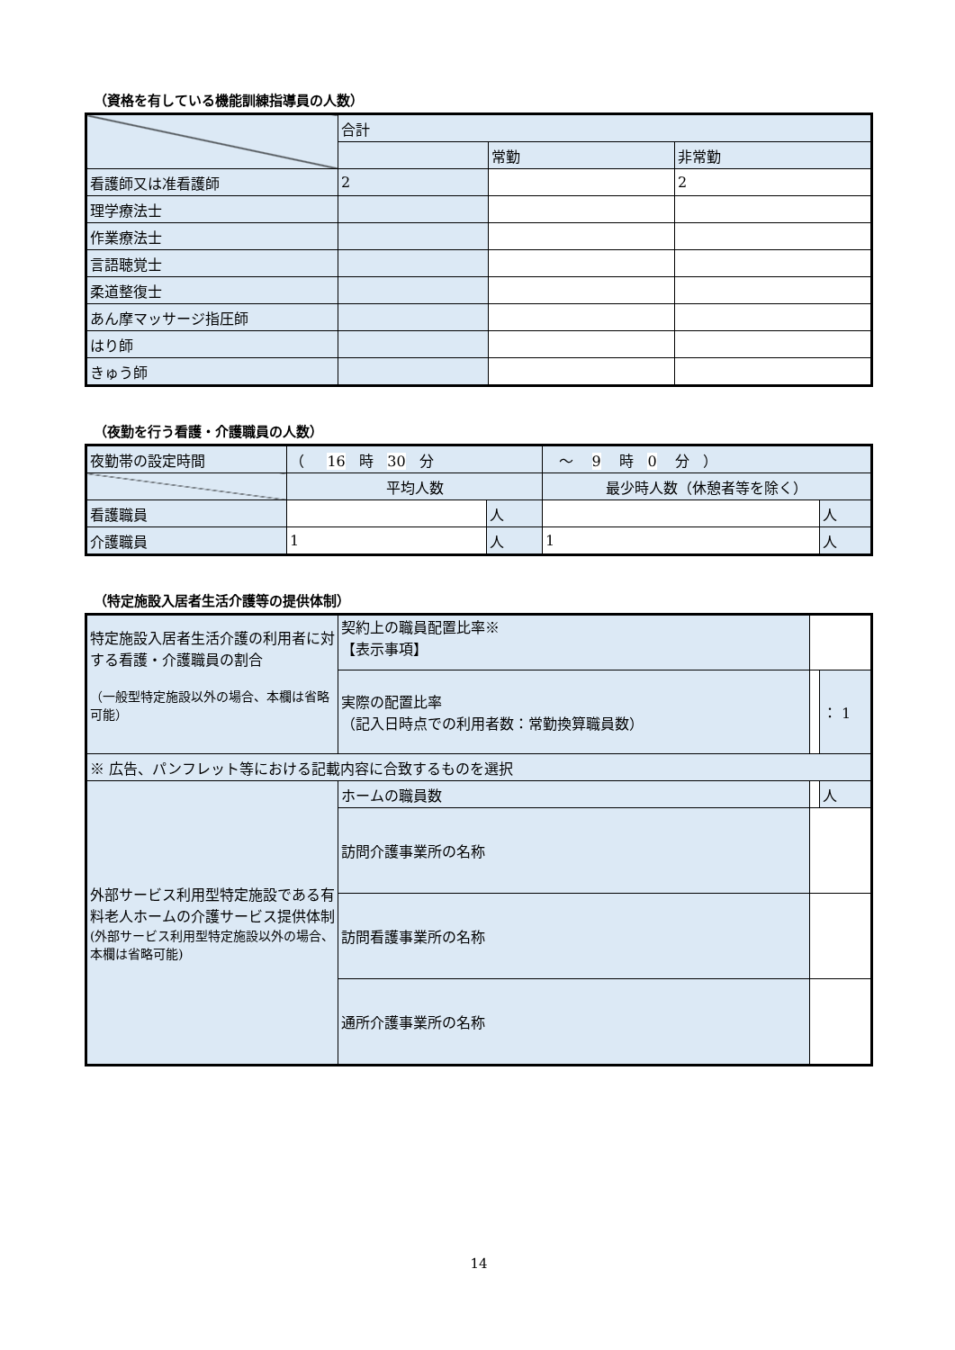（資格を有している機能訓練指導員の人数）
| | 合計 | | |
| --- | --- | --- | --- |
| | | 常勤 | 非常勤 |
| 看護師又は准看護師 | 2 | | 2 |
| 理学療法士 | | | |
| 作業療法士 | | | |
| 言語聴覚士 | | | |
| 柔道整復士 | | | |
| あん摩マッサージ指圧師 | | | |
| はり師 | | | |
| きゅう師 | | | |
（夜勤を行う看護・介護職員の人数）
| 夜勤帯の設定時間 | （ 16 時 30 分 | | ～ 9 時 0 分 ） | |
| | 平均人数 | | 最少時人数（休憩者等を除く） | |
| 看護職員 | | 人 | | 人 |
| 介護職員 | 1 | 人 | 1 | 人 |
（特定施設入居者生活介護等の提供体制）
| 特定施設入居者生活介護の利用者に対する看護・介護職員の割合 （一般型特定施設以外の場合、本欄は省略可能） | 契約上の職員配置比率※ 【表示事項】 | | |
| | 実際の配置比率 （記入日時点での利用者数：常勤換算職員数） | | ： 1 |
| ※ 広告、パンフレット等における記載内容に合致するものを選択 | | | |
| 外部サービス利用型特定施設である有料老人ホームの介護サービス提供体制 (外部サービス利用型特定施設以外の場合、本欄は省略可能) | ホームの職員数 | | 人 |
| | 訪問介護事業所の名称 | | |
| | 訪問看護事業所の名称 | | |
| | 通所介護事業所の名称 | | |
14